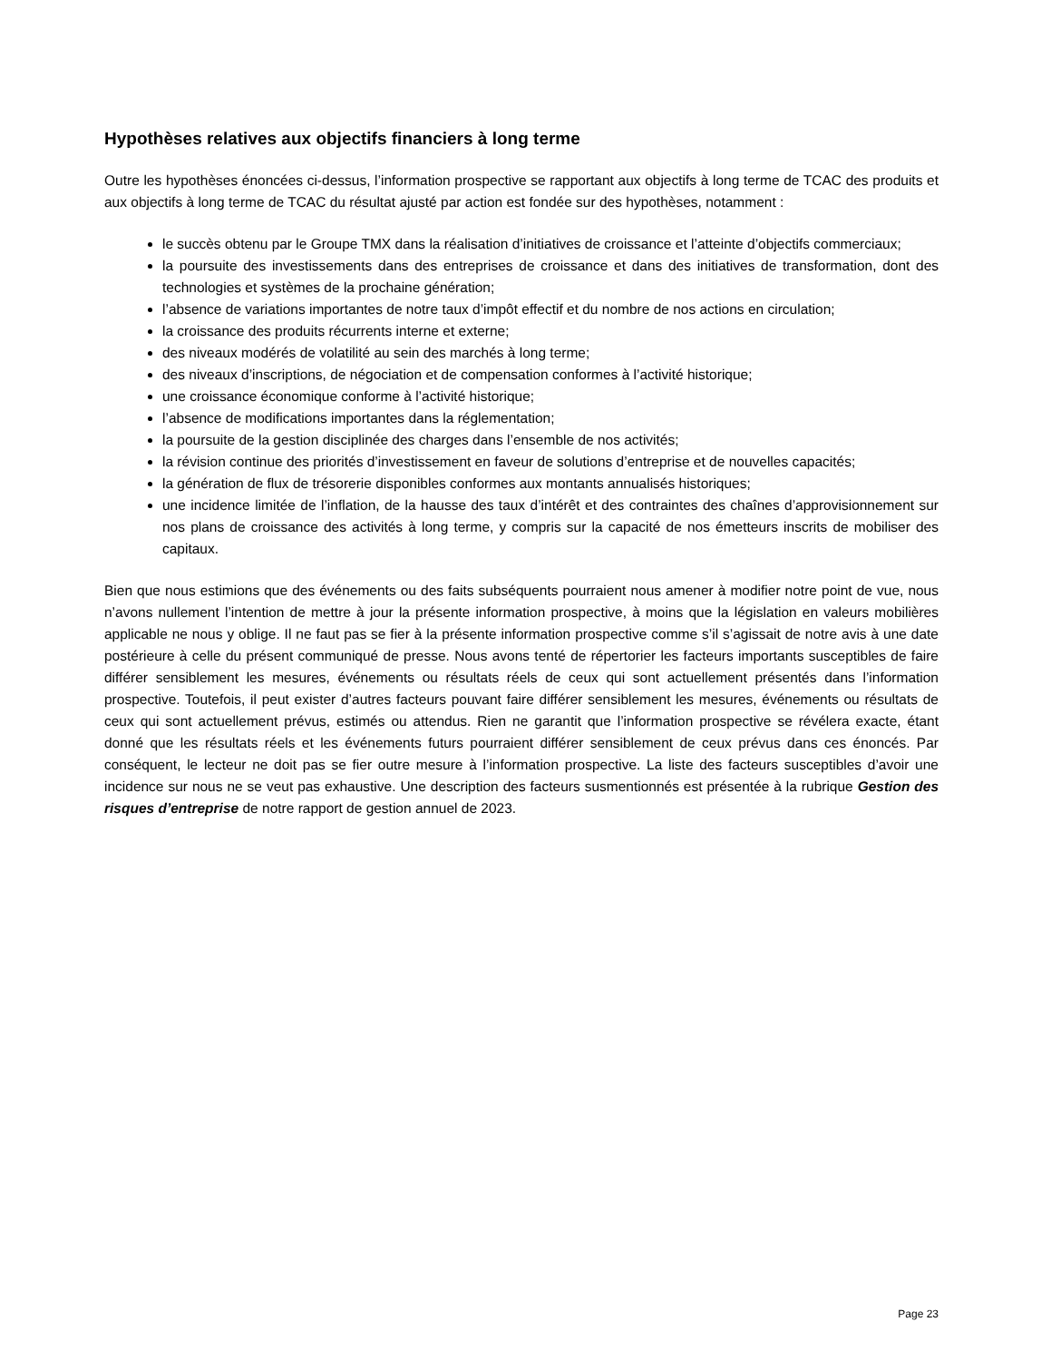Hypothèses relatives aux objectifs financiers à long terme
Outre les hypothèses énoncées ci-dessus, l’information prospective se rapportant aux objectifs à long terme de TCAC des produits et aux objectifs à long terme de TCAC du résultat ajusté par action est fondée sur des hypothèses, notamment :
le succès obtenu par le Groupe TMX dans la réalisation d’initiatives de croissance et l’atteinte d’objectifs commerciaux;
la poursuite des investissements dans des entreprises de croissance et dans des initiatives de transformation, dont des technologies et systèmes de la prochaine génération;
l’absence de variations importantes de notre taux d’impôt effectif et du nombre de nos actions en circulation;
la croissance des produits récurrents interne et externe;
des niveaux modérés de volatilité au sein des marchés à long terme;
des niveaux d’inscriptions, de négociation et de compensation conformes à l’activité historique;
une croissance économique conforme à l’activité historique;
l’absence de modifications importantes dans la réglementation;
la poursuite de la gestion disciplinée des charges dans l’ensemble de nos activités;
la révision continue des priorités d’investissement en faveur de solutions d’entreprise et de nouvelles capacités;
la génération de flux de trésorerie disponibles conformes aux montants annualisés historiques;
une incidence limitée de l’inflation, de la hausse des taux d’intérêt et des contraintes des chaînes d’approvisionnement sur nos plans de croissance des activités à long terme, y compris sur la capacité de nos émetteurs inscrits de mobiliser des capitaux.
Bien que nous estimions que des événements ou des faits subséquents pourraient nous amener à modifier notre point de vue, nous n’avons nullement l’intention de mettre à jour la présente information prospective, à moins que la législation en valeurs mobilières applicable ne nous y oblige. Il ne faut pas se fier à la présente information prospective comme s’il s’agissait de notre avis à une date postérieure à celle du présent communiqué de presse. Nous avons tenté de répertorier les facteurs importants susceptibles de faire différer sensiblement les mesures, événements ou résultats réels de ceux qui sont actuellement présentés dans l’information prospective. Toutefois, il peut exister d’autres facteurs pouvant faire différer sensiblement les mesures, événements ou résultats de ceux qui sont actuellement prévus, estimés ou attendus. Rien ne garantit que l’information prospective se révélera exacte, étant donné que les résultats réels et les événements futurs pourraient différer sensiblement de ceux prévus dans ces énoncés. Par conséquent, le lecteur ne doit pas se fier outre mesure à l’information prospective. La liste des facteurs susceptibles d’avoir une incidence sur nous ne se veut pas exhaustive. Une description des facteurs susmentionnés est présentée à la rubrique Gestion des risques d’entreprise de notre rapport de gestion annuel de 2023.
Page 23